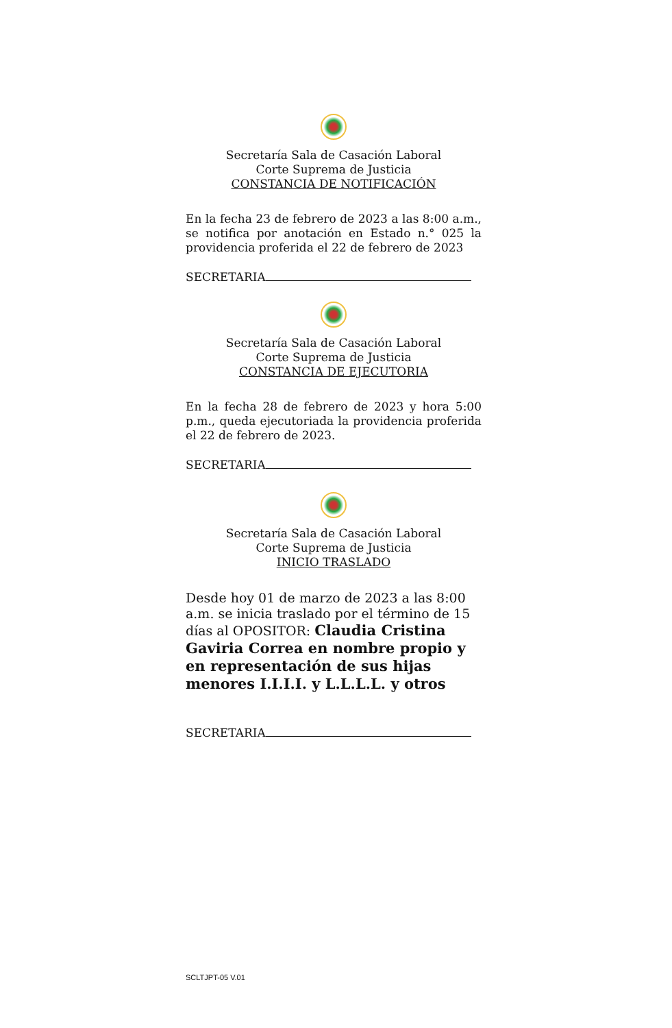Secretaría Sala de Casación Laboral
Corte Suprema de Justicia
CONSTANCIA DE NOTIFICACIÓN
En la fecha 23 de febrero de 2023 a las 8:00 a.m., se notifica por anotación en Estado n.° 025 la providencia proferida el 22 de febrero de 2023
SECRETARIA
Secretaría Sala de Casación Laboral
Corte Suprema de Justicia
CONSTANCIA DE EJECUTORIA
En la fecha 28 de febrero de 2023 y hora 5:00 p.m., queda ejecutoriada la providencia proferida el 22 de febrero de 2023.
SECRETARIA
Secretaría Sala de Casación Laboral
Corte Suprema de Justicia
INICIO TRASLADO
Desde hoy 01 de marzo de 2023 a las 8:00 a.m. se inicia traslado por el término de 15 días al OPOSITOR: Claudia Cristina Gaviria Correa en nombre propio y en representación de sus hijas menores I.I.I.I. y L.L.L.L. y otros
SECRETARIA
SCLTJPT-05 V.01